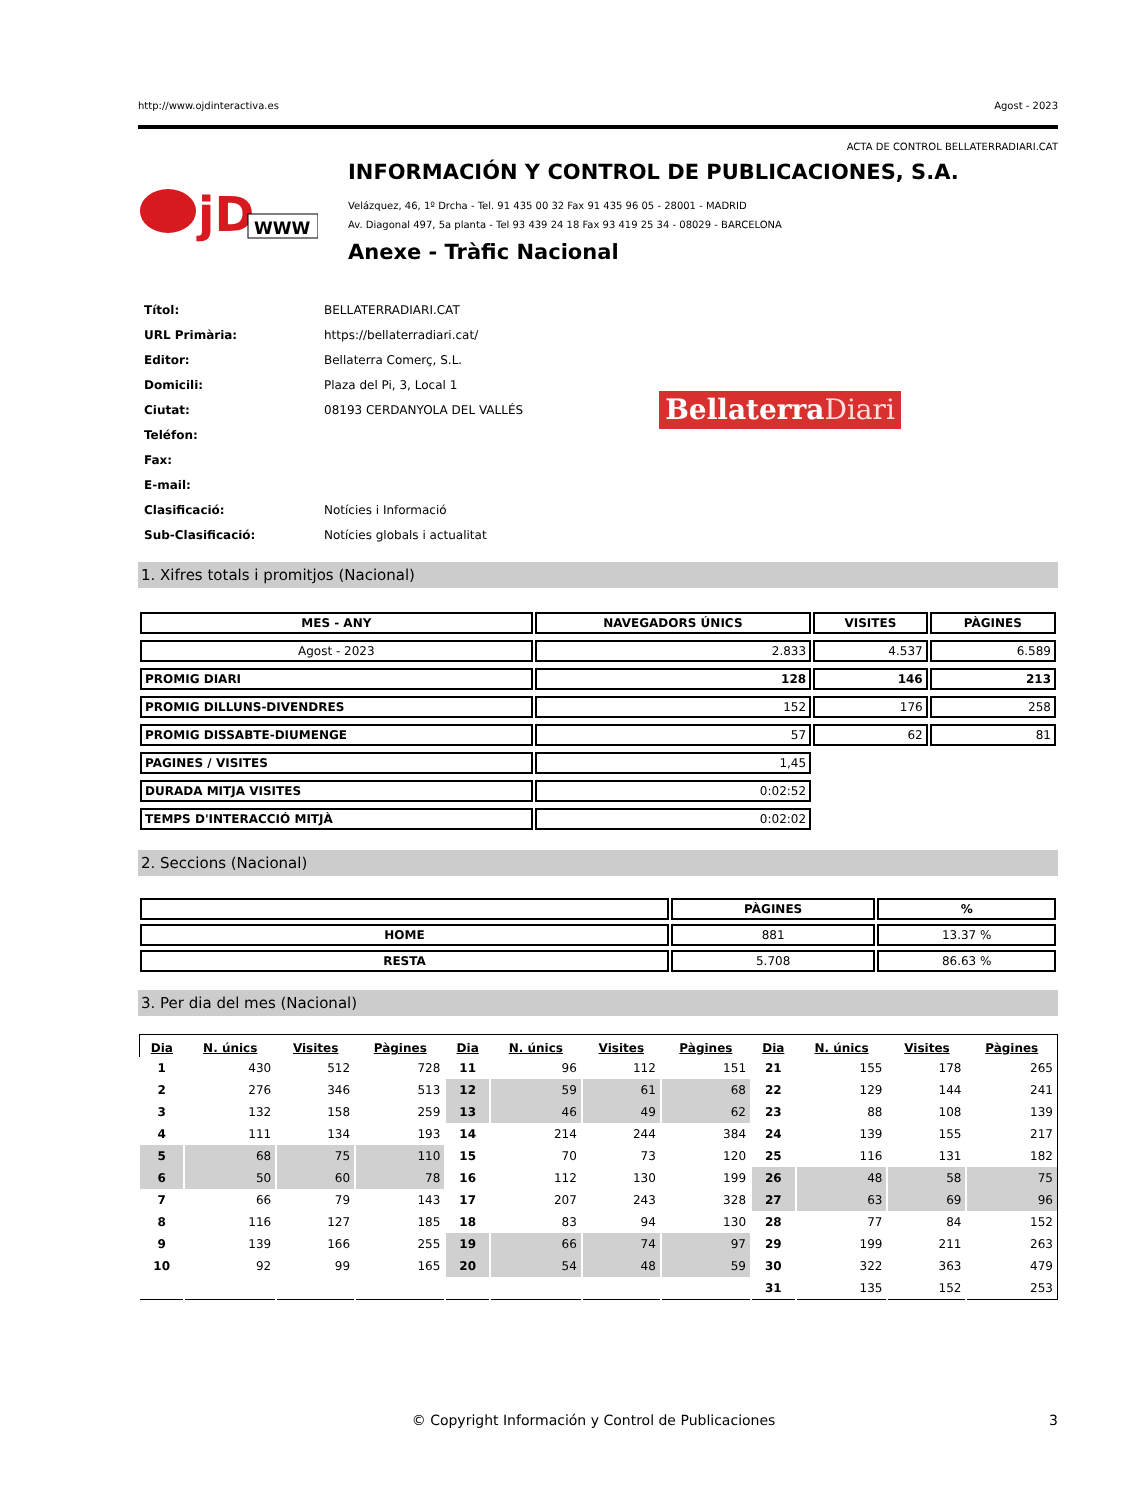http://www.ojdinteractiva.es Agost - 2023
ACTA DE CONTROL BELLATERRADIARI.CAT
jD
WWW
INFORMACIÓN Y CONTROL DE PUBLICACIONES, S.A.
Velázquez, 46, 1º Drcha - Tel. 91 435 00 32 Fax 91 435 96 05 - 28001 - MADRID
Av. Diagonal 497, 5a planta - Tel 93 439 24 18 Fax 93 419 25 34 - 08029 - BARCELONA
Anexe - Tràfic Nacional
| Títol: | BELLATERRADIARI.CAT |
| URL Primària: | https://bellaterradiari.cat/ |
| Editor: | Bellaterra Comerç, S.L. |
| Domicili: | Plaza del Pi, 3, Local 1 |
| Ciutat: | 08193 CERDANYOLA DEL VALLÉS |
| Teléfon: | |
| Fax: | |
| E-mail: | |
| Clasificació: | Notícies i Informació |
| Sub-Clasificació: | Notícies globals i actualitat |
Bellaterra Diari
1. Xifres totals i promitjos (Nacional)
| MES - ANY | NAVEGADORS ÚNICS | VISITES | PÀGINES |
| --- | --- | --- | --- |
| Agost - 2023 | 2.833 | 4.537 | 6.589 |
| PROMIG DIARI | 128 | 146 | 213 |
| PROMIG DILLUNS-DIVENDRES | 152 | 176 | 258 |
| PROMIG DISSABTE-DIUMENGE | 57 | 62 | 81 |
| PAGINES / VISITES | 1,45 | | |
| DURADA MITJA VISITES | 0:02:52 | | |
| TEMPS D'INTERACCIÓ MITJÀ | 0:02:02 | | |
2. Seccions (Nacional)
| | PÀGINES | % |
| --- | --- | --- |
| HOME | 881 | 13.37 % |
| RESTA | 5.708 | 86.63 % |
3. Per dia del mes (Nacional)
| Dia | N. únics | Visites | Pàgines | Dia | N. únics | Visites | Pàgines | Dia | N. únics | Visites | Pàgines |
| --- | --- | --- | --- | --- | --- | --- | --- | --- | --- | --- | --- |
| 1 | 430 | 512 | 728 | 11 | 96 | 112 | 151 | 21 | 155 | 178 | 265 |
| 2 | 276 | 346 | 513 | 12 | 59 | 61 | 68 | 22 | 129 | 144 | 241 |
| 3 | 132 | 158 | 259 | 13 | 46 | 49 | 62 | 23 | 88 | 108 | 139 |
| 4 | 111 | 134 | 193 | 14 | 214 | 244 | 384 | 24 | 139 | 155 | 217 |
| 5 | 68 | 75 | 110 | 15 | 70 | 73 | 120 | 25 | 116 | 131 | 182 |
| 6 | 50 | 60 | 78 | 16 | 112 | 130 | 199 | 26 | 48 | 58 | 75 |
| 7 | 66 | 79 | 143 | 17 | 207 | 243 | 328 | 27 | 63 | 69 | 96 |
| 8 | 116 | 127 | 185 | 18 | 83 | 94 | 130 | 28 | 77 | 84 | 152 |
| 9 | 139 | 166 | 255 | 19 | 66 | 74 | 97 | 29 | 199 | 211 | 263 |
| 10 | 92 | 99 | 165 | 20 | 54 | 48 | 59 | 30 | 322 | 363 | 479 |
| | | | | | | | | 31 | 135 | 152 | 253 |
© Copyright Información y Control de Publicaciones 3